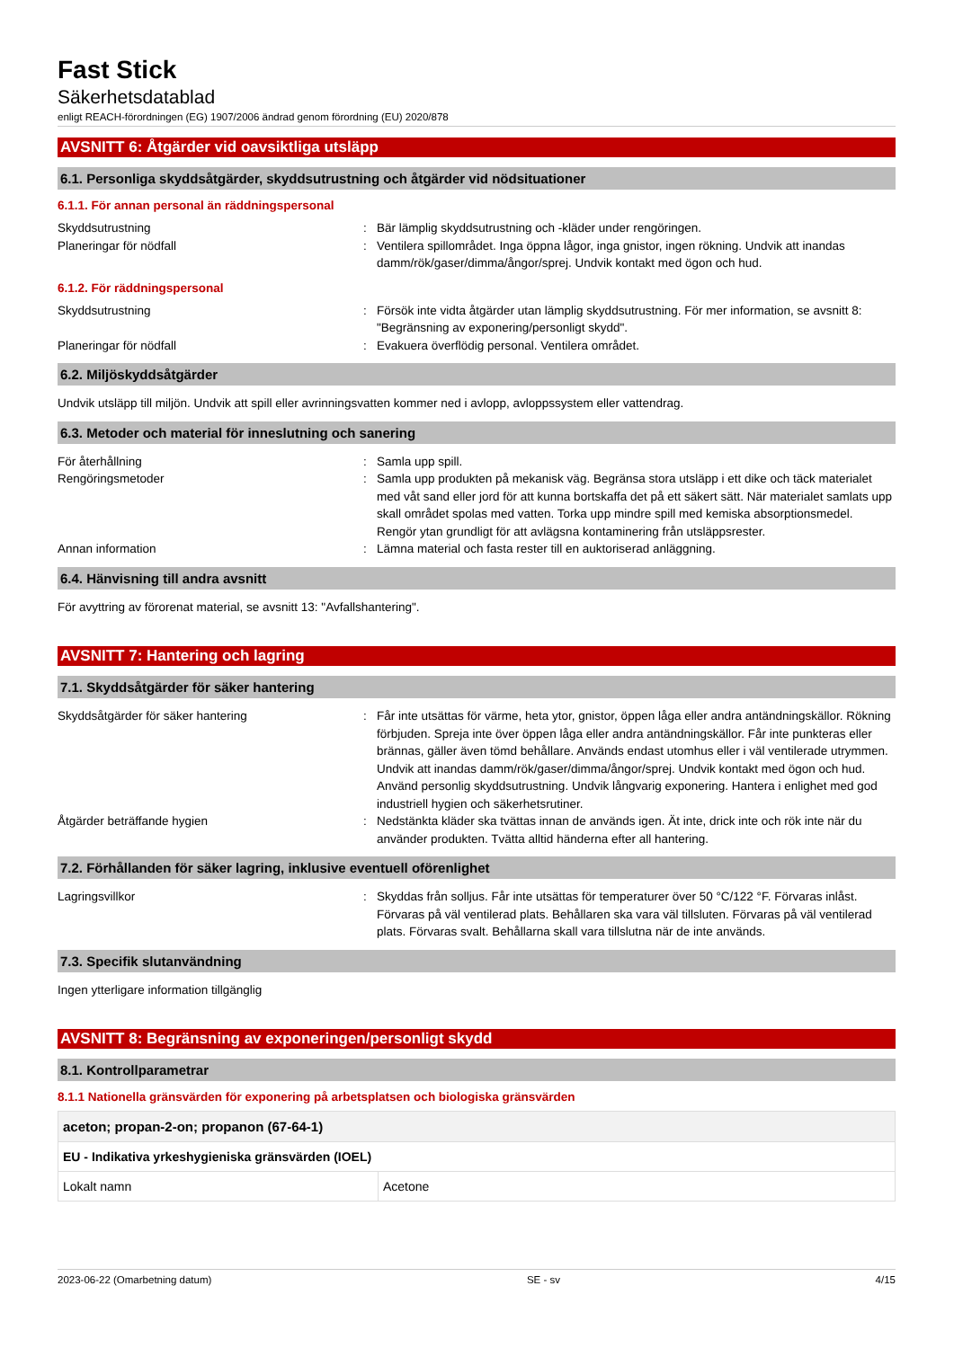Fast Stick
Säkerhetsdatablad
enligt REACH-förordningen (EG) 1907/2006 ändrad genom förordning (EU) 2020/878
AVSNITT 6: Åtgärder vid oavsiktliga utsläpp
6.1. Personliga skyddsåtgärder, skyddsutrustning och åtgärder vid nödsituationer
6.1.1. För annan personal än räddningspersonal
Skyddsutrustning : Bär lämplig skyddsutrustning och -kläder under rengöringen.
Planeringar för nödfall : Ventilera spillområdet. Inga öppna lågor, inga gnistor, ingen rökning. Undvik att inandas damm/rök/gaser/dimma/ångor/sprej. Undvik kontakt med ögon och hud.
6.1.2. För räddningspersonal
Skyddsutrustning : Försök inte vidta åtgärder utan lämplig skyddsutrustning. För mer information, se avsnitt 8: "Begränsning av exponering/personligt skydd".
Planeringar för nödfall : Evakuera överflödig personal. Ventilera området.
6.2. Miljöskyddsåtgärder
Undvik utsläpp till miljön. Undvik att spill eller avrinningsvatten kommer ned i avlopp, avloppssystem eller vattendrag.
6.3. Metoder och material för inneslutning och sanering
För återhållning : Samla upp spill.
Rengöringsmetoder : Samla upp produkten på mekanisk väg. Begränsa stora utsläpp i ett dike och täck materialet med våt sand eller jord för att kunna bortskaffa det på ett säkert sätt. När materialet samlats upp skall området spolas med vatten. Torka upp mindre spill med kemiska absorptionsmedel. Rengör ytan grundligt för att avlägsna kontaminering från utsläppsrester.
Annan information : Lämna material och fasta rester till en auktoriserad anläggning.
6.4. Hänvisning till andra avsnitt
För avyttring av förorenat material, se avsnitt 13: "Avfallshantering".
AVSNITT 7: Hantering och lagring
7.1. Skyddsåtgärder för säker hantering
Skyddsåtgärder för säker hantering : Får inte utsättas för värme, heta ytor, gnistor, öppen låga eller andra antändningskällor. Rökning förbjuden. Spreja inte över öppen låga eller andra antändningskällor. Får inte punkteras eller brännas, gäller även tömd behållare. Används endast utomhus eller i väl ventilerade utrymmen. Undvik att inandas damm/rök/gaser/dimma/ångor/sprej. Undvik kontakt med ögon och hud. Använd personlig skyddsutrustning. Undvik långvarig exponering. Hantera i enlighet med god industriell hygien och säkerhetsrutiner.
Åtgärder beträffande hygien : Nedstänkta kläder ska tvättas innan de används igen. Ät inte, drick inte och rök inte när du använder produkten. Tvätta alltid händerna efter all hantering.
7.2. Förhållanden för säker lagring, inklusive eventuell oförenlighet
Lagringsvillkor : Skyddas från solljus. Får inte utsättas för temperaturer över 50 °C/122 °F. Förvaras inlåst. Förvaras på väl ventilerad plats. Behållaren ska vara väl tillsluten. Förvaras på väl ventilerad plats. Förvaras svalt. Behållarna skall vara tillslutna när de inte används.
7.3. Specifik slutanvändning
Ingen ytterligare information tillgänglig
AVSNITT 8: Begränsning av exponeringen/personligt skydd
8.1. Kontrollparametrar
8.1.1 Nationella gränsvärden för exponering på arbetsplatsen och biologiska gränsvärden
| aceton; propan-2-on; propanon (67-64-1) | |
| EU - Indikativa yrkeshygieniska gränsvärden (IOEL) | |
| Lokalt namn | Acetone |
2023-06-22 (Omarbetning datum) SE - sv 4/15